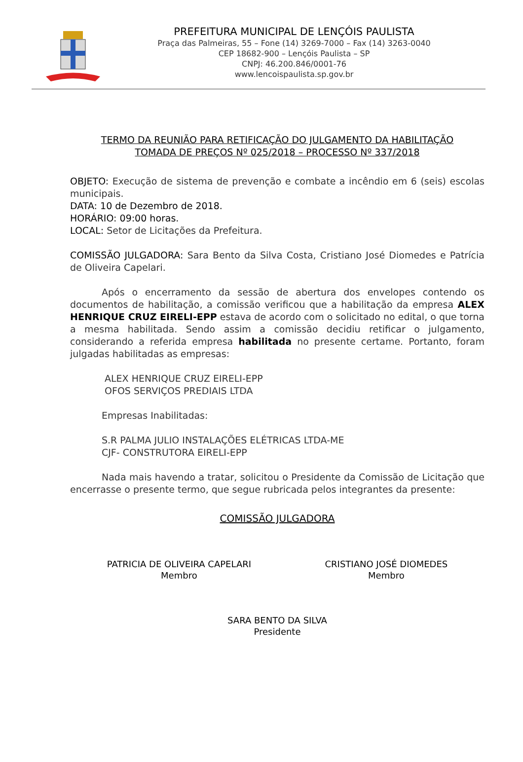PREFEITURA MUNICIPAL DE LENÇÓIS PAULISTA
Praça das Palmeiras, 55 – Fone (14) 3269-7000 – Fax (14) 3263-0040
CEP 18682-900 – Lençóis Paulista – SP
CNPJ: 46.200.846/0001-76
www.lencoispaulista.sp.gov.br
TERMO DA REUNIÃO PARA RETIFICAÇÃO DO JULGAMENTO DA HABILITAÇÃO
TOMADA DE PREÇOS Nº 025/2018 – PROCESSO Nº 337/2018
OBJETO: Execução de sistema de prevenção e combate a incêndio em 6 (seis) escolas municipais.
DATA: 10 de Dezembro de 2018.
HORÁRIO: 09:00 horas.
LOCAL: Setor de Licitações da Prefeitura.
COMISSÃO JULGADORA: Sara Bento da Silva Costa, Cristiano José Diomedes e Patrícia de Oliveira Capelari.
Após o encerramento da sessão de abertura dos envelopes contendo os documentos de habilitação, a comissão verificou que a habilitação da empresa ALEX HENRIQUE CRUZ EIRELI-EPP estava de acordo com o solicitado no edital, o que torna a mesma habilitada. Sendo assim a comissão decidiu retificar o julgamento, considerando a referida empresa habilitada no presente certame. Portanto, foram julgadas habilitadas as empresas:
ALEX HENRIQUE CRUZ EIRELI-EPP
OFOS SERVIÇOS PREDIAIS LTDA
Empresas Inabilitadas:
S.R PALMA JULIO INSTALAÇÕES ELÉTRICAS LTDA-ME
CJF- CONSTRUTORA EIRELI-EPP
Nada mais havendo a tratar, solicitou o Presidente da Comissão de Licitação que encerrasse o presente termo, que segue rubricada pelos integrantes da presente:
COMISSÃO JULGADORA
PATRICIA DE OLIVEIRA CAPELARI
Membro
CRISTIANO JOSÉ DIOMEDES
Membro
SARA BENTO DA SILVA
Presidente